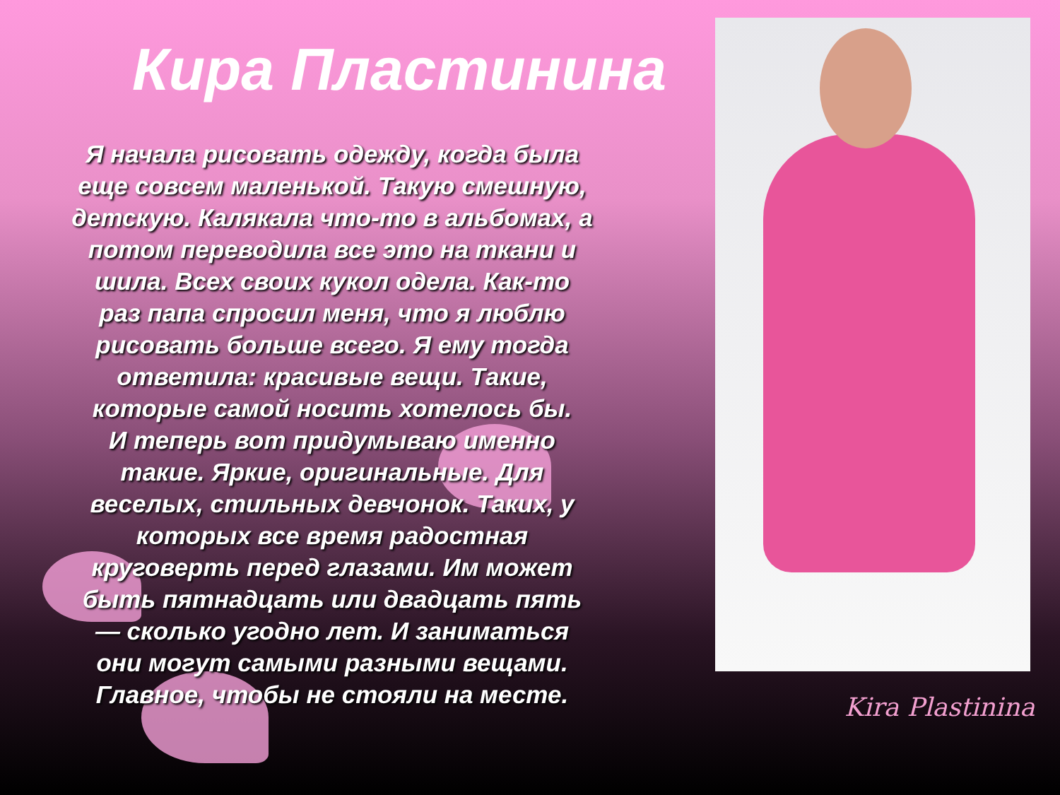Кира Пластинина
Я начала рисовать одежду, когда была еще совсем маленькой. Такую смешную, детскую. Калякала что-то в альбомах, а потом переводила все это на ткани и шила. Всех своих кукол одела. Как-то раз папа спросил меня, что я люблю рисовать больше всего. Я ему тогда ответила: красивые вещи. Такие, которые самой носить хотелось бы.
И теперь вот придумываю именно такие. Яркие, оригинальные. Для веселых, стильных девчонок. Таких, у которых все время радостная круговерть перед глазами. Им может быть пятнадцать или двадцать пять — сколько угодно лет. И заниматься они могут самыми разными вещами. Главное, чтобы не стояли на месте.
Kira Plastinina